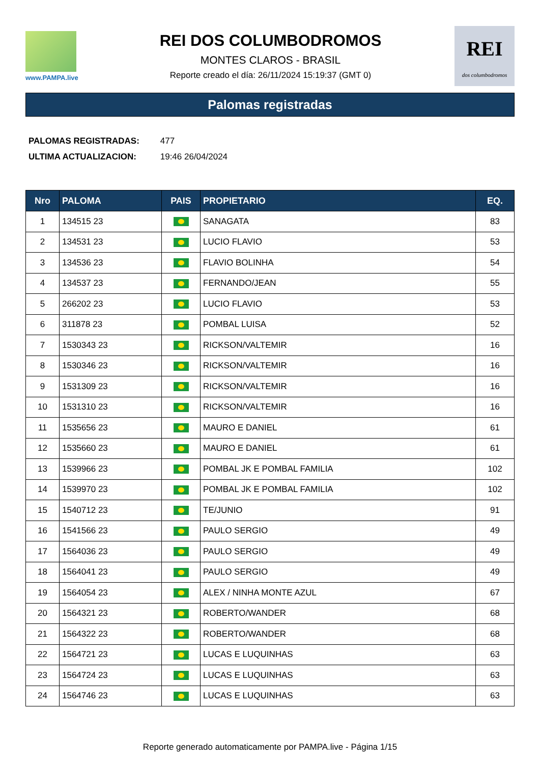www.PAMPA.live
REI DOS COLUMBODROMOS
MONTES CLAROS - BRASIL
Reporte creado el día: 26/11/2024 15:19:37 (GMT 0)
REI
dos columbodromos
Palomas registradas
PALOMAS REGISTRADAS: 477
ULTIMA ACTUALIZACION: 19:46 26/04/2024
| Nro | PALOMA | PAIS | PROPIETARIO | EQ. |
| --- | --- | --- | --- | --- |
| 1 | 134515 23 | | SANAGATA | 83 |
| 2 | 134531 23 | | LUCIO FLAVIO | 53 |
| 3 | 134536 23 | | FLAVIO BOLINHA | 54 |
| 4 | 134537 23 | | FERNANDO/JEAN | 55 |
| 5 | 266202 23 | | LUCIO FLAVIO | 53 |
| 6 | 311878 23 | | POMBAL LUISA | 52 |
| 7 | 1530343 23 | | RICKSON/VALTEMIR | 16 |
| 8 | 1530346 23 | | RICKSON/VALTEMIR | 16 |
| 9 | 1531309 23 | | RICKSON/VALTEMIR | 16 |
| 10 | 1531310 23 | | RICKSON/VALTEMIR | 16 |
| 11 | 1535656 23 | | MAURO E DANIEL | 61 |
| 12 | 1535660 23 | | MAURO E DANIEL | 61 |
| 13 | 1539966 23 | | POMBAL JK E POMBAL FAMILIA | 102 |
| 14 | 1539970 23 | | POMBAL JK E POMBAL FAMILIA | 102 |
| 15 | 1540712 23 | | TE/JUNIO | 91 |
| 16 | 1541566 23 | | PAULO SERGIO | 49 |
| 17 | 1564036 23 | | PAULO SERGIO | 49 |
| 18 | 1564041 23 | | PAULO SERGIO | 49 |
| 19 | 1564054 23 | | ALEX / NINHA MONTE AZUL | 67 |
| 20 | 1564321 23 | | ROBERTO/WANDER | 68 |
| 21 | 1564322 23 | | ROBERTO/WANDER | 68 |
| 22 | 1564721 23 | | LUCAS E LUQUINHAS | 63 |
| 23 | 1564724 23 | | LUCAS E LUQUINHAS | 63 |
| 24 | 1564746 23 | | LUCAS E LUQUINHAS | 63 |
Reporte generado automaticamente por PAMPA.live - Página 1/15